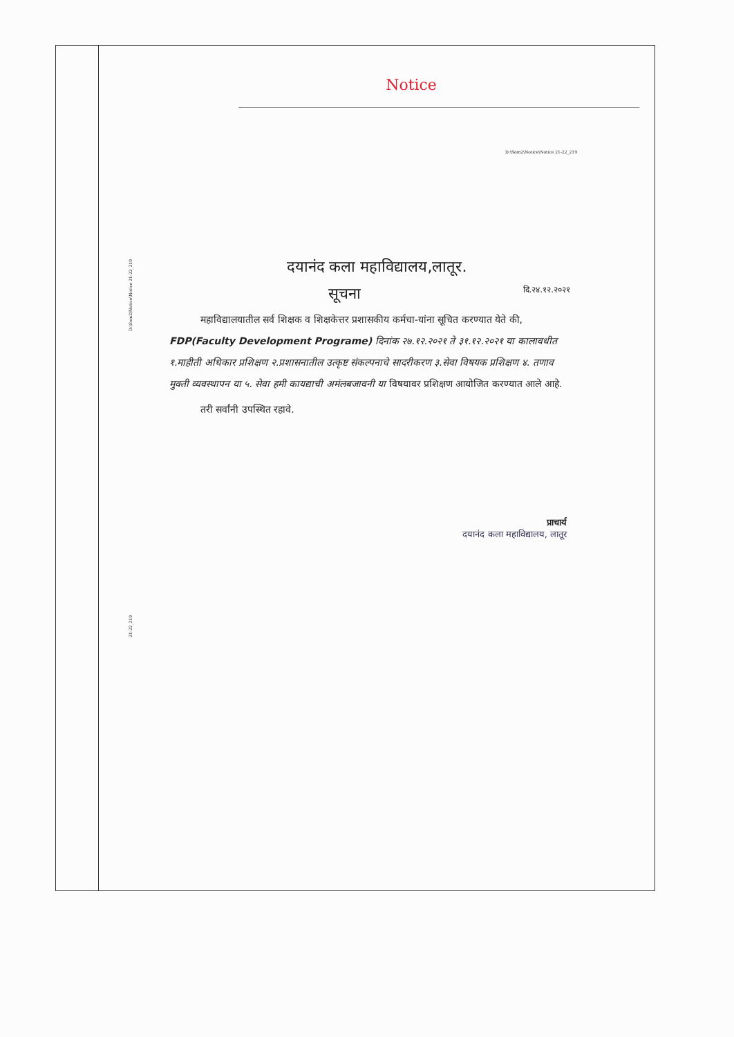D:\Som2\Notice\Notice 21-22_219
21-22_219
Notice
D:\Som2\Notice\Notice 21-22_219
दयानंद कला महाविद्यालय,लातूर.
सूचना दि.२४.१२.२०२१
महाविद्यालयातील सर्व शिक्षक व शिक्षकेत्तर प्रशासकीय कर्मचा-यांना सूचित करण्यात येते की, FDP(Faculty Development Programe) दिनांक २७.१२.२०२१ ते ३१.१२.२०२१ या कालावधीत १.माहीती अधिकार प्रशिक्षण २.प्रशासनातील उत्कृष्ट संकल्पनाचे सादरीकरण ३.सेवा विषयक प्रशिक्षण ४. तणाव मुक्ती व्यवस्थापन या ५. सेवा हमी कायद्याची अमंलबजावनी या विषयावर प्रशिक्षण आयोजित करण्यात आले आहे.
तरी सर्वांनी उपस्थित रहावे.
प्राचार्य
दयानंद कला महाविद्यालय, लातूर